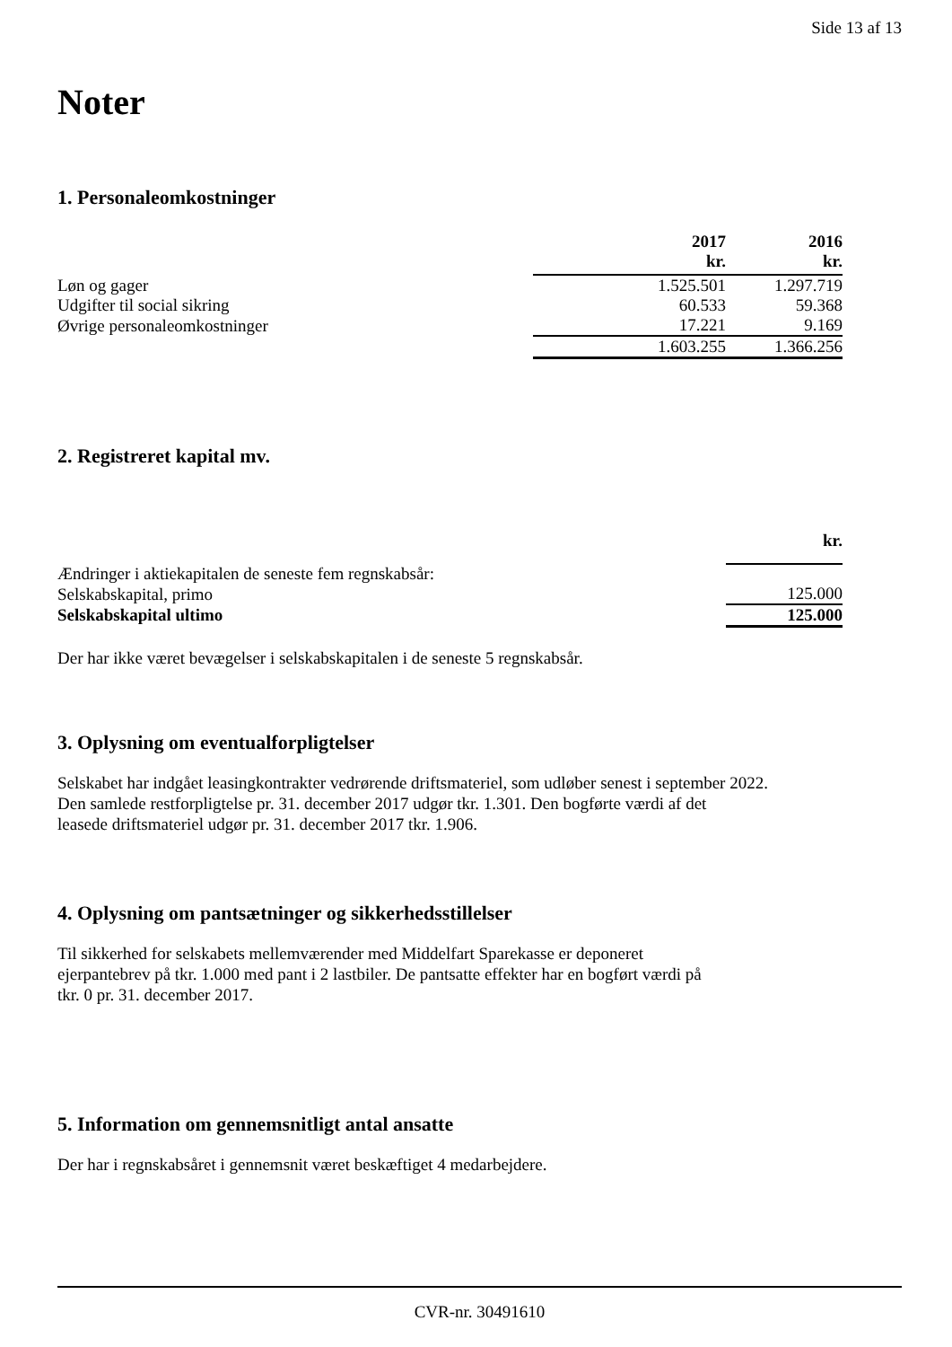Side 13 af 13
Noter
1. Personaleomkostninger
| | 2017 kr. | 2016 kr. |
| --- | --- | --- |
| Løn og gager | 1.525.501 | 1.297.719 |
| Udgifter til social sikring | 60.533 | 59.368 |
| Øvrige personaleomkostninger | 17.221 | 9.169 |
| | 1.603.255 | 1.366.256 |
2. Registreret kapital mv.
| | kr. |
| --- | --- |
| Ændringer i aktiekapitalen de seneste fem regnskabsår: | |
| Selskabskapital, primo | 125.000 |
| Selskabskapital ultimo | 125.000 |
Der har ikke været bevægelser i selskabskapitalen i de seneste 5 regnskabsår.
3. Oplysning om eventualforpligtelser
Selskabet har indgået leasingkontrakter vedrørende driftsmateriel, som udløber senest i september 2022.
Den samlede restforpligtelse pr. 31. december 2017 udgør tkr. 1.301. Den bogførte værdi af det
leasede driftsmateriel udgør pr. 31. december 2017 tkr. 1.906.
4. Oplysning om pantsætninger og sikkerhedsstillelser
Til sikkerhed for selskabets mellemværender med Middelfart Sparekasse er deponeret
ejerpantebrev på tkr. 1.000 med pant i 2 lastbiler. De pantsatte effekter har en bogført værdi på
tkr. 0 pr. 31. december 2017.
5. Information om gennemsnitligt antal ansatte
Der har i regnskabsåret i gennemsnit været beskæftiget 4 medarbejdere.
CVR-nr. 30491610